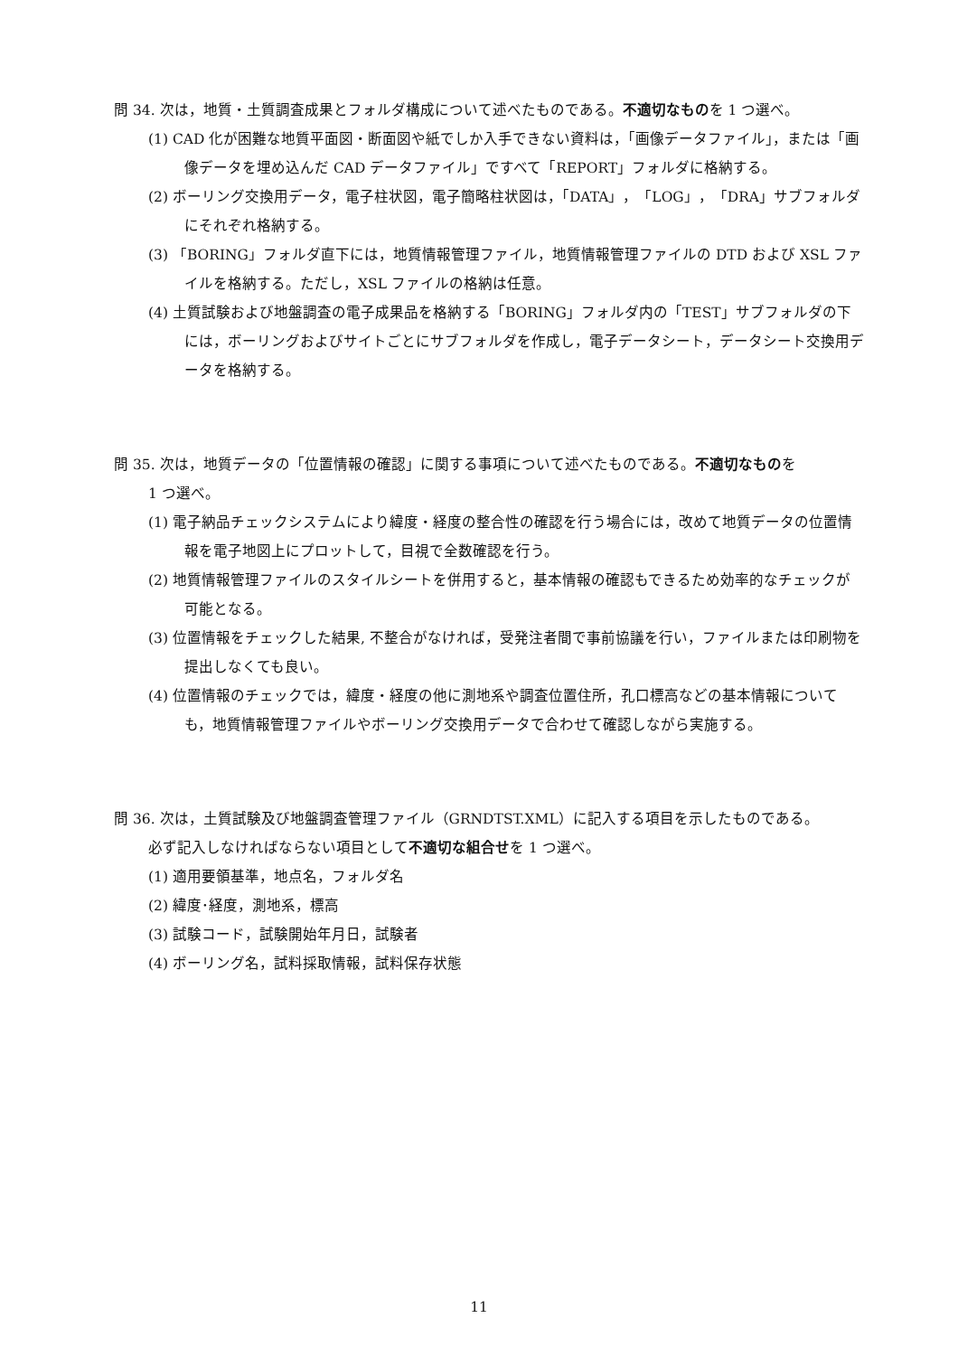問 34. 次は，地質・土質調査成果とフォルダ構成について述べたものである。不適切なものを 1 つ選べ。
(1) CAD 化が困難な地質平面図・断面図や紙でしか入手できない資料は，「画像データファイル」，または「画像データを埋め込んだ CAD データファイル」ですべて「REPORT」フォルダに格納する。
(2) ボーリング交換用データ，電子柱状図，電子簡略柱状図は，「DATA」，「LOG」，「DRA」サブフォルダにそれぞれ格納する。
(3) 「BORING」フォルダ直下には，地質情報管理ファイル，地質情報管理ファイルの DTD および XSL ファイルを格納する。ただし，XSL ファイルの格納は任意。
(4) 土質試験および地盤調査の電子成果品を格納する「BORING」フォルダ内の「TEST」サブフォルダの下には，ボーリングおよびサイトごとにサブフォルダを作成し，電子データシート，データシート交換用データを格納する。
問 35. 次は，地質データの「位置情報の確認」に関する事項について述べたものである。不適切なものを
1 つ選べ。
(1) 電子納品チェックシステムにより緯度・経度の整合性の確認を行う場合には，改めて地質データの位置情報を電子地図上にプロットして，目視で全数確認を行う。
(2) 地質情報管理ファイルのスタイルシートを併用すると，基本情報の確認もできるため効率的なチェックが可能となる。
(3) 位置情報をチェックした結果, 不整合がなければ，受発注者間で事前協議を行い，ファイルまたは印刷物を提出しなくても良い。
(4) 位置情報のチェックでは，緯度・経度の他に測地系や調査位置住所，孔口標高などの基本情報についても，地質情報管理ファイルやボーリング交換用データで合わせて確認しながら実施する。
問 36. 次は，土質試験及び地盤調査管理ファイル（GRNDTST.XML）に記入する項目を示したものである。
必ず記入しなければならない項目として不適切な組合せを 1 つ選べ。
(1) 適用要領基準，地点名，フォルダ名
(2) 緯度･経度，測地系，標高
(3) 試験コード，試験開始年月日，試験者
(4) ボーリング名，試料採取情報，試料保存状態
11